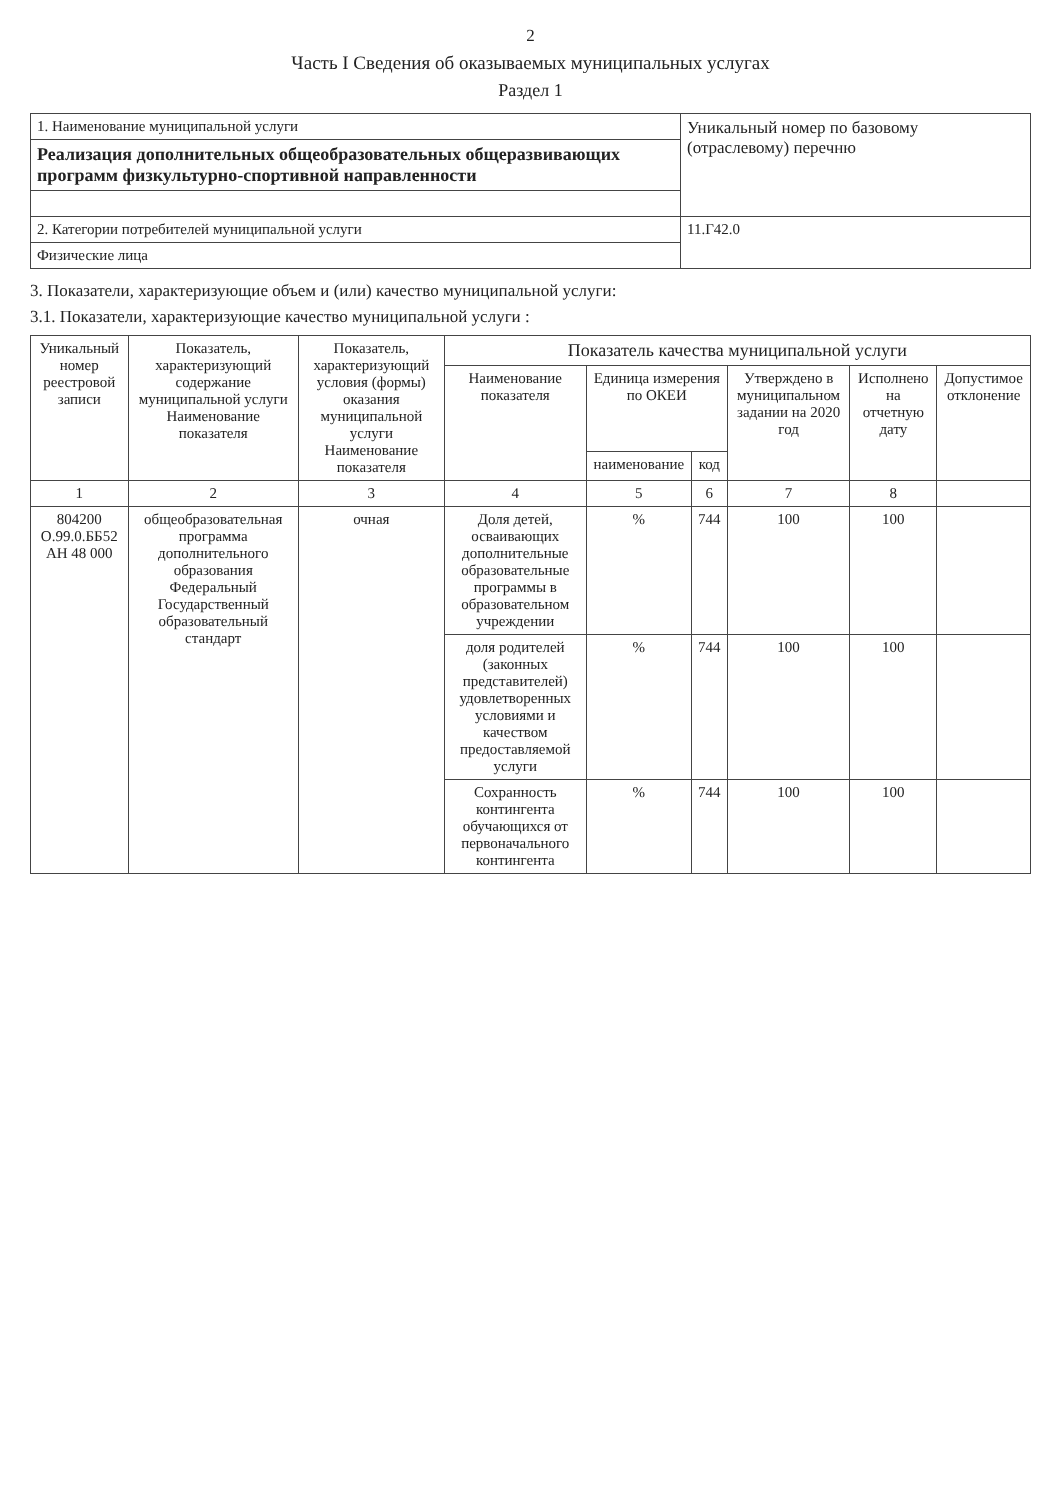2
Часть I Сведения об оказываемых муниципальных услугах
Раздел 1
| 1. Наименование муниципальной услуги | Уникальный номер по базовому (отраслевому) перечню |
| Реализация дополнительных общеобразовательных общеразвивающих программ физкультурно-спортивной направленности | |
| 2. Категории потребителей муниципальной услуги | 11.Г42.0 |
| Физические лица | |
3. Показатели, характеризующие объем и (или) качество муниципальной услуги:
3.1. Показатели, характеризующие качество муниципальной услуги :
| Уникальный номер реестровой записи | Показатель, характеризующий содержание муниципальной услуги Наименование показателя | Показатель, характеризующий условия (формы) оказания муниципальной услуги Наименование показателя | Показатель качества муниципальной услуги | | | | | |
| --- | --- | --- | --- | --- | --- | --- | --- | --- |
| | | | Наименование показателя | Единица измерения по ОКЕИ | | Утверждено в муниципальном задании на 2020 год | Исполнено на отчетную дату | Допустимое отклонение |
| | | | | наименование | код | | | |
| 1 | 2 | 3 | 4 | 5 | 6 | 7 | 8 | |
| 804200 О.99.0.ББ52 АН 48 000 | общеобразовательная программа дополнительного образования Федеральный Государственный образовательный стандарт | очная | Доля детей, осваивающих дополнительные образовательные программы в образовательном учреждении | % | 744 | 100 | 100 | |
| | | | доля родителей (законных представителей) удовлетворенных условиями и качеством предоставляемой услуги | % | 744 | 100 | 100 | |
| | | | Сохранность контингента обучающихся от первоначального контингента | % | 744 | 100 | 100 | |